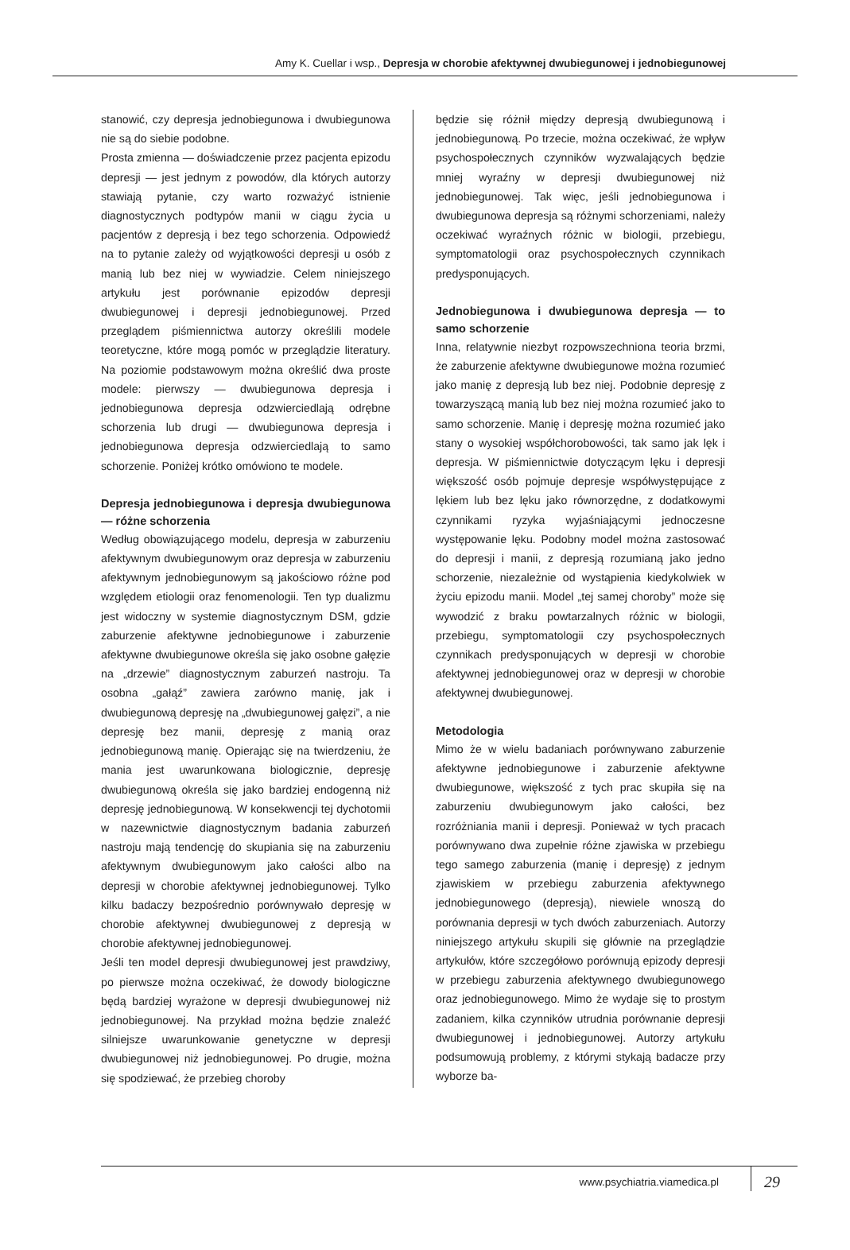Amy K. Cuellar i wsp., Depresja w chorobie afektywnej dwubiegunowej i jednobiegunowej
stanowić, czy depresja jednobiegunowa i dwubiegunowa nie są do siebie podobne.
Prosta zmienna — doświadczenie przez pacjenta epizodu depresji — jest jednym z powodów, dla których autorzy stawiają pytanie, czy warto rozważyć istnienie diagnostycznych podtypów manii w ciągu życia u pacjentów z depresją i bez tego schorzenia. Odpowiedź na to pytanie zależy od wyjątkowości depresji u osób z manią lub bez niej w wywiadzie. Celem niniejszego artykułu jest porównanie epizodów depresji dwubiegunowej i depresji jednobiegunowej. Przed przeglądem piśmiennictwa autorzy określili modele teoretyczne, które mogą pomóc w przeglądzie literatury. Na poziomie podstawowym można określić dwa proste modele: pierwszy — dwubiegunowa depresja i jednobiegunowa depresja odzwierciedlają odrębne schorzenia lub drugi — dwubiegunowa depresja i jednobiegunowa depresja odzwierciedlają to samo schorzenie. Poniżej krótko omówiono te modele.
Depresja jednobiegunowa i depresja dwubiegunowa — różne schorzenia
Według obowiązującego modelu, depresja w zaburzeniu afektywnym dwubiegunowym oraz depresja w zaburzeniu afektywnym jednobiegunowym są jakościowo różne pod względem etiologii oraz fenomenologii. Ten typ dualizmu jest widoczny w systemie diagnostycznym DSM, gdzie zaburzenie afektywne jednobiegunowe i zaburzenie afektywne dwubiegunowe określa się jako osobne gałęzie na „drzewie” diagnostycznym zaburzeń nastroju. Ta osobna „gałąź” zawiera zarówno manię, jak i dwubiegunową depresję na „dwubiegunowej gałęzi”, a nie depresję bez manii, depresję z manią oraz jednobiegunową manię. Opierając się na twierdzeniu, że mania jest uwarunkowana biologicznie, depresję dwubiegunową określa się jako bardziej endogenną niż depresję jednobiegunową. W konsekwencji tej dychotomii w nazewnictwie diagnostycznym badania zaburzeń nastroju mają tendencję do skupiania się na zaburzeniu afektywnym dwubiegunowym jako całości albo na depresji w chorobie afektywnej jednobiegunowej. Tylko kilku badaczy bezpośrednio porównywało depresję w chorobie afektywnej dwubiegunowej z depresją w chorobie afektywnej jednobiegunowej.
Jeśli ten model depresji dwubiegunowej jest prawdziwy, po pierwsze można oczekiwać, że dowody biologiczne będą bardziej wyrażone w depresji dwubiegunowej niż jednobiegunowej. Na przykład można będzie znaleźć silniejsze uwarunkowanie genetyczne w depresji dwubiegunowej niż jednobiegunowej. Po drugie, można się spodziewać, że przebieg choroby
będzie się różnił między depresją dwubiegunową i jednobiegunową. Po trzecie, można oczekiwać, że wpływ psychospołecznych czynników wyzwalających będzie mniej wyraźny w depresji dwubiegunowej niż jednobiegunowej. Tak więc, jeśli jednobiegunowa i dwubiegunowa depresja są różnymi schorzeniami, należy oczekiwać wyraźnych różnic w biologii, przebiegu, symptomatologii oraz psychospołecznych czynnikach predysponujących.
Jednobiegunowa i dwubiegunowa depresja — to samo schorzenie
Inna, relatywnie niezbyt rozpowszechniona teoria brzmi, że zaburzenie afektywne dwubiegunowe można rozumieć jako manię z depresją lub bez niej. Podobnie depresję z towarzyszącą manią lub bez niej można rozumieć jako to samo schorzenie. Manię i depresję można rozumieć jako stany o wysokiej współchorobowości, tak samo jak lęk i depresja. W piśmiennictwie dotyczącym lęku i depresji większość osób pojmuje depresje współwystępujące z lękiem lub bez lęku jako równorzędne, z dodatkowymi czynnikami ryzyka wyjaśniającymi jednoczesne występowanie lęku. Podobny model można zastosować do depresji i manii, z depresją rozumianą jako jedno schorzenie, niezależnie od wystąpienia kiedykolwiek w życiu epizodu manii. Model „tej samej choroby” może się wywodzić z braku powtarzalnych różnic w biologii, przebiegu, symptomatologii czy psychospołecznych czynnikach predysponujących w depresji w chorobie afektywnej jednobiegunowej oraz w depresji w chorobie afektywnej dwubiegunowej.
Metodologia
Mimo że w wielu badaniach porównywano zaburzenie afektywne jednobiegunowe i zaburzenie afektywne dwubiegunowe, większość z tych prac skupiła się na zaburzeniu dwubiegunowym jako całości, bez rozróżniania manii i depresji. Ponieważ w tych pracach porównywano dwa zupełnie różne zjawiska w przebiegu tego samego zaburzenia (manię i depresję) z jednym zjawiskiem w przebiegu zaburzenia afektywnego jednobiegunowego (depresją), niewiele wnoszą do porównania depresji w tych dwóch zaburzeniach. Autorzy niniejszego artykułu skupili się głównie na przeglądzie artykułów, które szczegółowo porównują epizody depresji w przebiegu zaburzenia afektywnego dwubiegunowego oraz jednobiegunowego. Mimo że wydaje się to prostym zadaniem, kilka czynników utrudnia porównanie depresji dwubiegunowej i jednobiegunowej. Autorzy artykułu podsumowują problemy, z którymi stykają badacze przy wyborze ba-
www.psychiatria.viamedica.pl
29